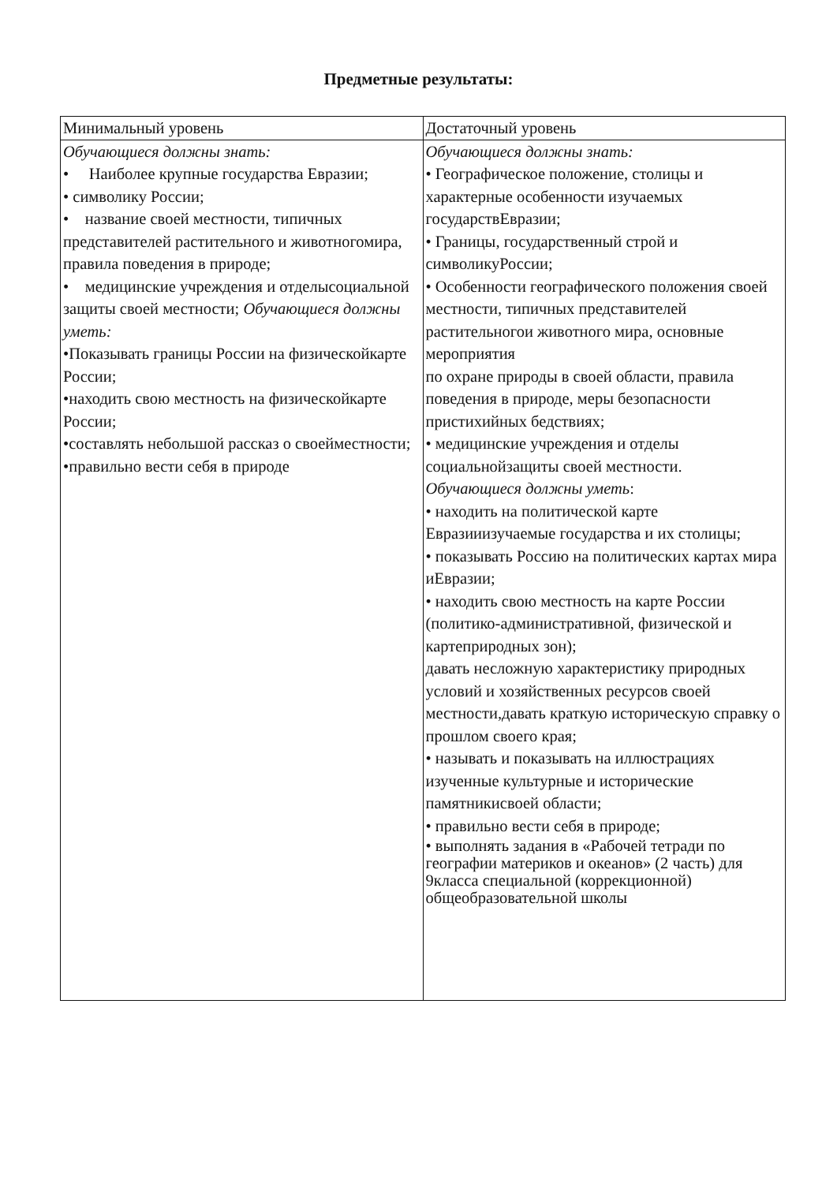Предметные результаты:
| Минимальный уровень | Достаточный уровень |
| --- | --- |
| Обучающиеся должны знать: • Наиболее крупные государства Евразии; • символику России; • название своей местности, типичных представителей растительного и животногомира, правила поведения в природе; • медицинские учреждения и отделысоциальной защиты своей местности; Обучающиеся должны уметь: •Показывать границы России на физическойкарте России; •находить свою местность на физическойкарте России; •составлять небольшой рассказ о своейместности; •правильно вести себя в природе | Обучающиеся должны знать: • Географическое положение, столицы и характерные особенности изучаемых государствЕвразии; • Границы, государственный строй и символикуРоссии; • Особенности географического положения своей местности, типичных представителей растительногои животного мира, основные мероприятия по охране природы в своей области, правила поведения в природе, меры безопасности пристихийных бедствиях; • медицинские учреждения и отделы социальнойзащиты своей местности. Обучающиеся должны уметь : • находить на политической карте Евразииизучаемые государства и их столицы; • показывать Россию на политических картах мира иЕвразии; • находить свою местность на карте России (политико-административной, физической и картеприродных зон); давать несложную характеристику природных условий и хозяйственных ресурсов своей местности,давать краткую историческую справку о прошлом своего края; • называть и показывать на иллюстрациях изученные культурные и исторические памятникисвоей области; • правильно вести себя в природе; • выполнять задания в «Рабочей тетради по географии материков и океанов» (2 часть) для 9класса специальной (коррекционной) общеобразовательной школы |